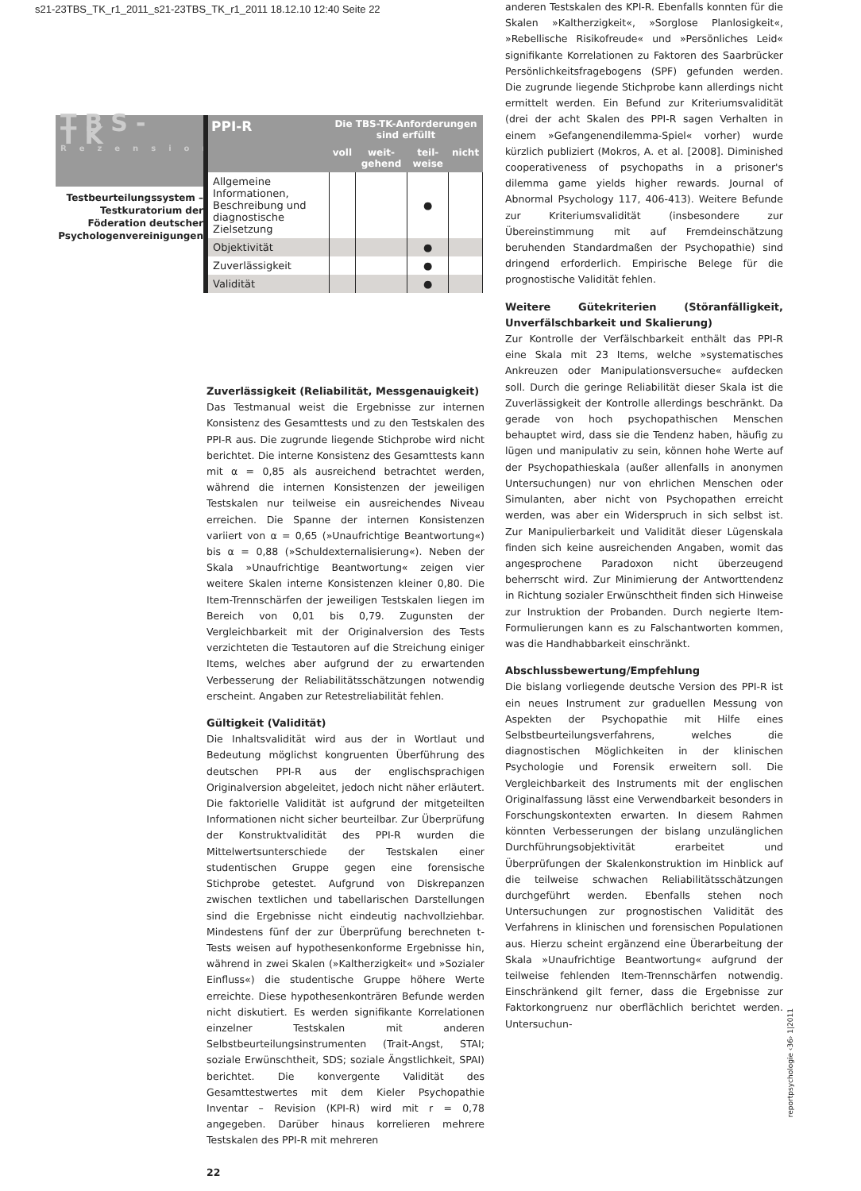s21-23TBS_TK_r1_2011_s21-23TBS_TK_r1_2011 18.12.10 12:40 Seite 22
TBS-TK
Rezension
Testbeurteilungssystem – Testkuratorium der Föderation deutscher Psychologenvereinigungen
| PPI-R | Die TBS-TK-Anforderungen sind erfüllt | | | |
| --- | --- | --- | --- | --- |
| | voll | weit-gehend | teil-weise | nicht |
| Allgemeine Informationen, Beschreibung und diagnostische Zielsetzung | | | ● | |
| Objektivität | | | ● | |
| Zuverlässigkeit | | | ● | |
| Validität | | | ● | |
Zuverlässigkeit (Reliabilität, Messgenauigkeit)
Das Testmanual weist die Ergebnisse zur internen Konsistenz des Gesamttests und zu den Testskalen des PPI-R aus. Die zugrunde liegende Stichprobe wird nicht berichtet. Die interne Konsistenz des Gesamttests kann mit α = 0,85 als ausreichend betrachtet werden, während die internen Konsistenzen der jeweiligen Testskalen nur teilweise ein ausreichendes Niveau erreichen. Die Spanne der internen Konsistenzen variiert von α = 0,65 (»Unaufrichtige Beantwortung«) bis α = 0,88 (»Schuldexternalisierung«). Neben der Skala »Unaufrichtige Beantwortung« zeigen vier weitere Skalen interne Konsistenzen kleiner 0,80. Die Item-Trennschärfen der jeweiligen Testskalen liegen im Bereich von 0,01 bis 0,79. Zugunsten der Vergleichbarkeit mit der Originalversion des Tests verzichteten die Testautoren auf die Streichung einiger Items, welches aber aufgrund der zu erwartenden Verbesserung der Reliabilitätsschätzungen notwendig erscheint. Angaben zur Retestreliabilität fehlen.
Gültigkeit (Validität)
Die Inhaltsvalidität wird aus der in Wortlaut und Bedeutung möglichst kongruenten Überführung des deutschen PPI-R aus der englischsprachigen Originalversion abgeleitet, jedoch nicht näher erläutert. Die faktorielle Validität ist aufgrund der mitgeteilten Informationen nicht sicher beurteilbar. Zur Überprüfung der Konstruktvalidität des PPI-R wurden die Mittelwertsunterschiede der Testskalen einer studentischen Gruppe gegen eine forensische Stichprobe getestet. Aufgrund von Diskrepanzen zwischen textlichen und tabellarischen Darstellungen sind die Ergebnisse nicht eindeutig nachvollziehbar. Mindestens fünf der zur Überprüfung berechneten t-Tests weisen auf hypothesenkonforme Ergebnisse hin, während in zwei Skalen (»Kaltherzigkeit« und »Sozialer Einfluss«) die studentische Gruppe höhere Werte erreichte. Diese hypothesenkonträren Befunde werden nicht diskutiert. Es werden signifikante Korrelationen einzelner Testskalen mit anderen Selbstbeurteilungsinstrumenten (Trait-Angst, STAI; soziale Erwünschtheit, SDS; soziale Ängstlichkeit, SPAI) berichtet. Die konvergente Validität des Gesamttestwertes mit dem Kieler Psychopathie Inventar – Revision (KPI-R) wird mit r = 0,78 angegeben. Darüber hinaus korrelieren mehrere Testskalen des PPI-R mit mehreren
22
anderen Testskalen des KPI-R. Ebenfalls konnten für die Skalen »Kaltherzigkeit«, »Sorglose Planlosigkeit«, »Rebellische Risikofreude« und »Persönliches Leid« signifikante Korrelationen zu Faktoren des Saarbrücker Persönlichkeitsfragebogens (SPF) gefunden werden. Die zugrunde liegende Stichprobe kann allerdings nicht ermittelt werden. Ein Befund zur Kriteriumsvalidität (drei der acht Skalen des PPI-R sagen Verhalten in einem »Gefangenendilemma-Spiel« vorher) wurde kürzlich publiziert (Mokros, A. et al. [2008]. Diminished cooperativeness of psychopaths in a prisoner's dilemma game yields higher rewards. Journal of Abnormal Psychology 117, 406-413). Weitere Befunde zur Kriteriumsvalidität (insbesondere zur Übereinstimmung mit auf Fremdeinschätzung beruhenden Standardmaßen der Psychopathie) sind dringend erforderlich. Empirische Belege für die prognostische Validität fehlen.
Weitere Gütekriterien (Störanfälligkeit, Unverfälschbarkeit und Skalierung)
Zur Kontrolle der Verfälschbarkeit enthält das PPI-R eine Skala mit 23 Items, welche »systematisches Ankreuzen oder Manipulationsversuche« aufdecken soll. Durch die geringe Reliabilität dieser Skala ist die Zuverlässigkeit der Kontrolle allerdings beschränkt. Da gerade von hoch psychopathischen Menschen behauptet wird, dass sie die Tendenz haben, häufig zu lügen und manipulativ zu sein, können hohe Werte auf der Psychopathieskala (außer allenfalls in anonymen Untersuchungen) nur von ehrlichen Menschen oder Simulanten, aber nicht von Psychopathen erreicht werden, was aber ein Widerspruch in sich selbst ist. Zur Manipulierbarkeit und Validität dieser Lügenskala finden sich keine ausreichenden Angaben, womit das angesprochene Paradoxon nicht überzeugend beherrscht wird. Zur Minimierung der Antworttendenz in Richtung sozialer Erwünschtheit finden sich Hinweise zur Instruktion der Probanden. Durch negierte Item-Formulierungen kann es zu Falschantworten kommen, was die Handhabbarkeit einschränkt.
Abschlussbewertung/Empfehlung
Die bislang vorliegende deutsche Version des PPI-R ist ein neues Instrument zur graduellen Messung von Aspekten der Psychopathie mit Hilfe eines Selbstbeurteilungsverfahrens, welches die diagnostischen Möglichkeiten in der klinischen Psychologie und Forensik erweitern soll. Die Vergleichbarkeit des Instruments mit der englischen Originalfassung lässt eine Verwendbarkeit besonders in Forschungskontexten erwarten. In diesem Rahmen könnten Verbesserungen der bislang unzulänglichen Durchführungsobjektivität erarbeitet und Überprüfungen der Skalenkonstruktion im Hinblick auf die teilweise schwachen Reliabilitätsschätzungen durchgeführt werden. Ebenfalls stehen noch Untersuchungen zur prognostischen Validität des Verfahrens in klinischen und forensischen Populationen aus. Hierzu scheint ergänzend eine Überarbeitung der Skala »Unaufrichtige Beantwortung« aufgrund der teilweise fehlenden Item-Trennschärfen notwendig. Einschränkend gilt ferner, dass die Ergebnisse zur Faktorkongruenz nur oberflächlich berichtet werden. Untersuchun-
reportpsychologie ‹36› 1|2011